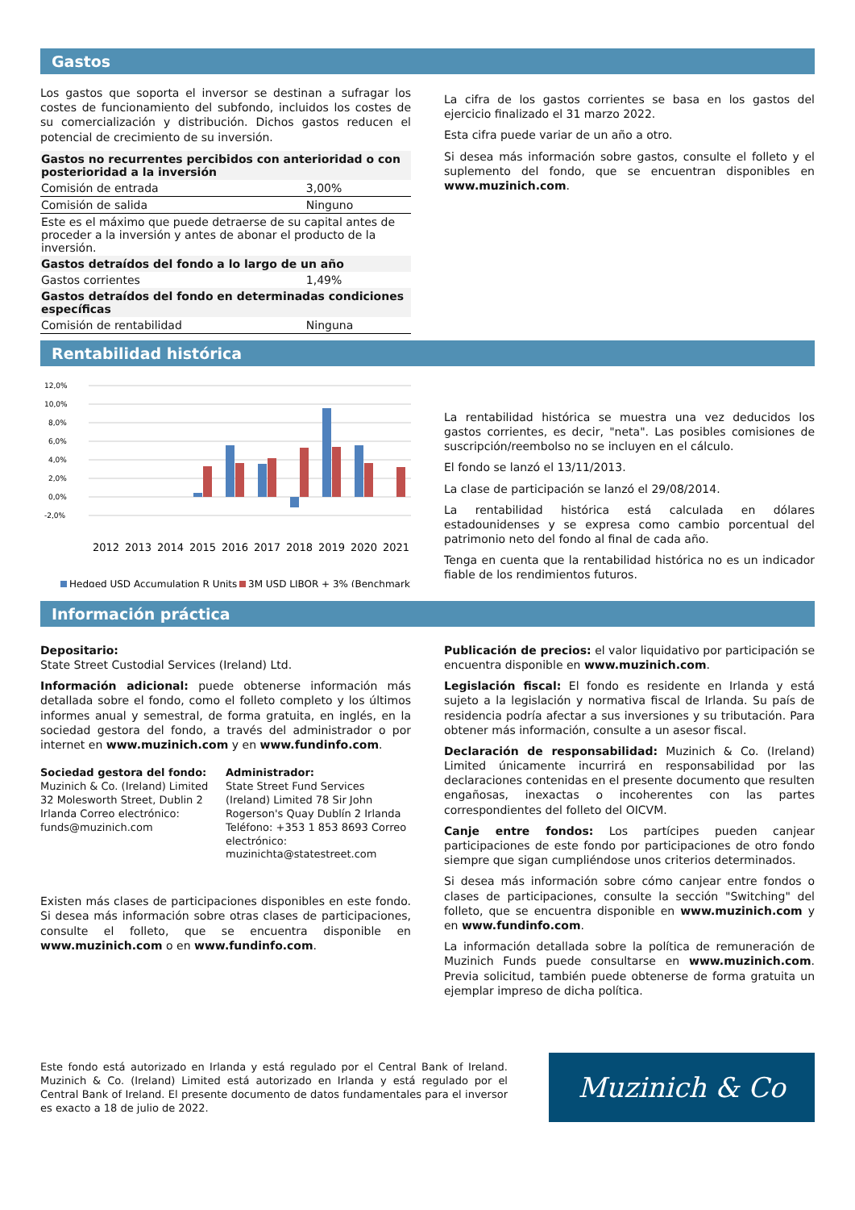Gastos
Los gastos que soporta el inversor se destinan a sufragar los costes de funcionamiento del subfondo, incluidos los costes de su comercialización y distribución. Dichos gastos reducen el potencial de crecimiento de su inversión.
| Gastos no recurrentes percibidos con anterioridad o con posterioridad a la inversión | |
| Comisión de entrada | 3,00% |
| Comisión de salida | Ninguno |
| Este es el máximo que puede detraerse de su capital antes de proceder a la inversión y antes de abonar el producto de la inversión. | |
| Gastos detraídos del fondo a lo largo de un año | |
| Gastos corrientes | 1,49% |
| Gastos detraídos del fondo en determinadas condiciones específicas | |
| Comisión de rentabilidad | Ninguna |
La cifra de los gastos corrientes se basa en los gastos del ejercicio finalizado el 31 marzo 2022.
Esta cifra puede variar de un año a otro.
Si desea más información sobre gastos, consulte el folleto y el suplemento del fondo, que se encuentran disponibles en www.muzinich.com.
Rentabilidad histórica
12,0%
10,0%
8,0%
6,0%
4,0%
2,0%
0,0%
-2,0%
2012
2013
2014
2015
2016
2017
2018
2019
2020
2021
Hedged USD Accumulation R Units
3M USD LIBOR + 3% (Benchmark)
La rentabilidad histórica se muestra una vez deducidos los gastos corrientes, es decir, "neta". Las posibles comisiones de suscripción/reembolso no se incluyen en el cálculo.
El fondo se lanzó el 13/11/2013.
La clase de participación se lanzó el 29/08/2014.
La rentabilidad histórica está calculada en dólares estadounidenses y se expresa como cambio porcentual del patrimonio neto del fondo al final de cada año.
Tenga en cuenta que la rentabilidad histórica no es un indicador fiable de los rendimientos futuros.
Información práctica
Depositario:
State Street Custodial Services (Ireland) Ltd.
Información adicional: puede obtenerse información más detallada sobre el fondo, como el folleto completo y los últimos informes anual y semestral, de forma gratuita, en inglés, en la sociedad gestora del fondo, a través del administrador o por internet en www.muzinich.com y en www.fundinfo.com.
Sociedad gestora del fondo:
Muzinich & Co. (Ireland) Limited 32 Molesworth Street, Dublin 2 Irlanda Correo electrónico: funds@muzinich.com
Administrador:
State Street Fund Services (Ireland) Limited 78 Sir John Rogerson's Quay Dublín 2 Irlanda Teléfono: +353 1 853 8693 Correo electrónico: muzinichta@statestreet.com
Existen más clases de participaciones disponibles en este fondo. Si desea más información sobre otras clases de participaciones, consulte el folleto, que se encuentra disponible en www.muzinich.com o en www.fundinfo.com.
Publicación de precios: el valor liquidativo por participación se encuentra disponible en www.muzinich.com.
Legislación fiscal: El fondo es residente en Irlanda y está sujeto a la legislación y normativa fiscal de Irlanda. Su país de residencia podría afectar a sus inversiones y su tributación. Para obtener más información, consulte a un asesor fiscal.
Declaración de responsabilidad: Muzinich & Co. (Ireland) Limited únicamente incurrirá en responsabilidad por las declaraciones contenidas en el presente documento que resulten engañosas, inexactas o incoherentes con las partes correspondientes del folleto del OICVM.
Canje entre fondos: Los partícipes pueden canjear participaciones de este fondo por participaciones de otro fondo siempre que sigan cumpliéndose unos criterios determinados.
Si desea más información sobre cómo canjear entre fondos o clases de participaciones, consulte la sección "Switching" del folleto, que se encuentra disponible en www.muzinich.com y en www.fundinfo.com.
La información detallada sobre la política de remuneración de Muzinich Funds puede consultarse en www.muzinich.com. Previa solicitud, también puede obtenerse de forma gratuita un ejemplar impreso de dicha política.
Este fondo está autorizado en Irlanda y está regulado por el Central Bank of Ireland. Muzinich & Co. (Ireland) Limited está autorizado en Irlanda y está regulado por el Central Bank of Ireland. El presente documento de datos fundamentales para el inversor es exacto a 18 de julio de 2022.
Muzinich & Co